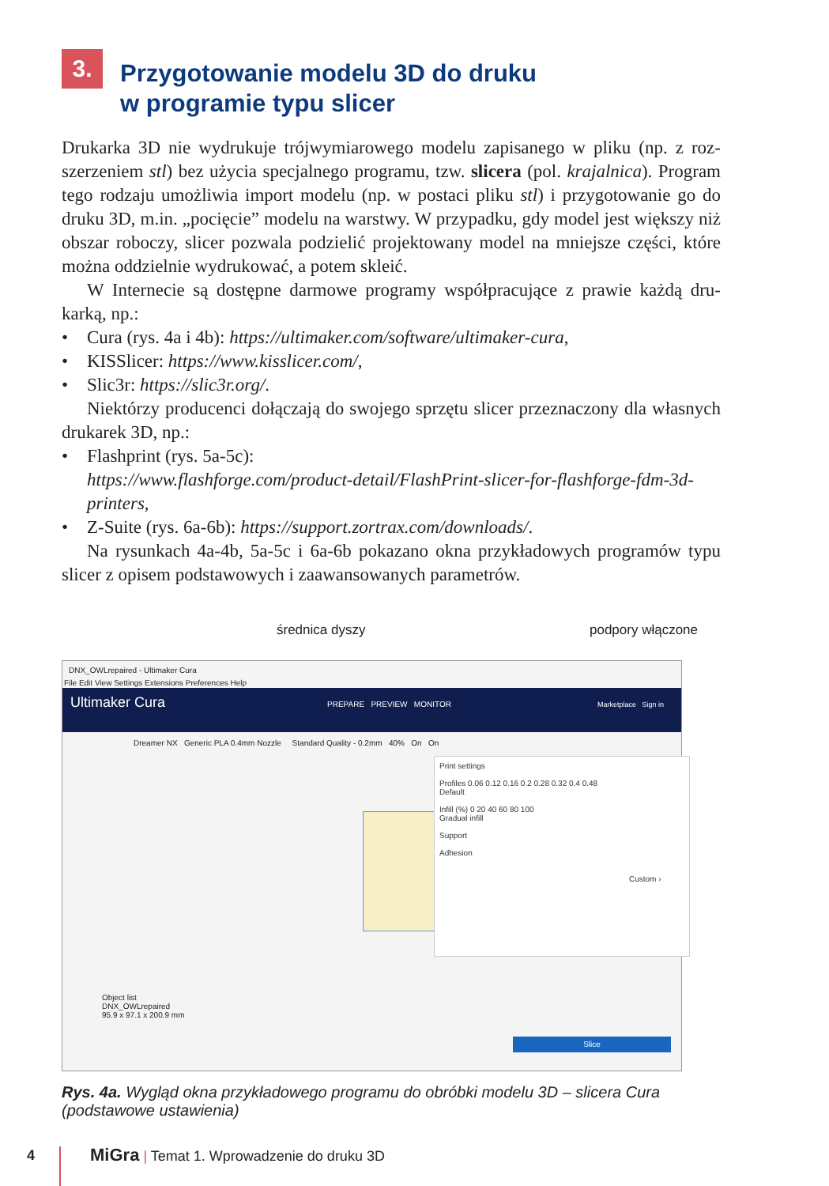3.
Przygotowanie modelu 3D do druku
w programie typu slicer
Drukarka 3D nie wydrukuje trójwymiarowego modelu zapisanego w pliku (np. z roz­szerzeniem stl) bez użycia specjalnego programu, tzw. slicera (pol. krajalnica). Program tego rodzaju umożliwia import modelu (np. w postaci pliku stl) i przygo­towanie go do druku 3D, m.in. „pocięcie” modelu na warstwy. W przypadku, gdy model jest większy niż obszar roboczy, slicer pozwala podzielić projektowany model na mniejsze części, które można oddzielnie wydrukować, a potem skleić.
W Internecie są dostępne darmowe programy współpracujące z prawie każdą dru­karką, np.:
• Cura (rys. 4a i 4b): https://ultimaker.com/software/ultimaker-cura,
• KISSlicer: https://www.kisslicer.com/,
• Slic3r: https://slic3r.org/.
Niektórzy producenci dołączają do swojego sprzętu slicer przeznaczony dla wła­snych drukarek 3D, np.:
• Flashprint (rys. 5a-5c):
https://www.flashforge.com/product-detail/FlashPrint-slicer-for-flashforge-fdm-3d-printers,
• Z-Suite (rys. 6a-6b): https://support.zortrax.com/downloads/.
Na rysunkach 4a-4b, 5a-5c i 6a-6b pokazano okna przykładowych programów typu slicer z opisem podstawowych i zaawansowanych parametrów.
średnica dyszy podpory włączone
DNX_OWLrepaired - Ultimaker Cura
File Edit View Settings Extensions Preferences Help
Ultimaker Cura PREPARE PREVIEW MONITOR Marketplace Sign in
Dreamer NX Generic PLA 0.4mm Nozzle Standard Quality - 0.2mm 40% On On
Print settings
Profiles 0.06 0.12 0.16 0.2 0.28 0.32 0.4 0.48
Default
Infill (%) 0 20 40 60 80 100
Gradual infill
Support
Adhesion
Custom ›
Object list
DNX_OWLrepaired
95.9 x 97.1 x 200.9 mm
Slice
Rys. 4a. Wygląd okna przykładowego programu do obróbki modelu 3D – slicera Cura (podstawowe ustawienia)
4 MiGra | Temat 1. Wprowadzenie do druku 3D